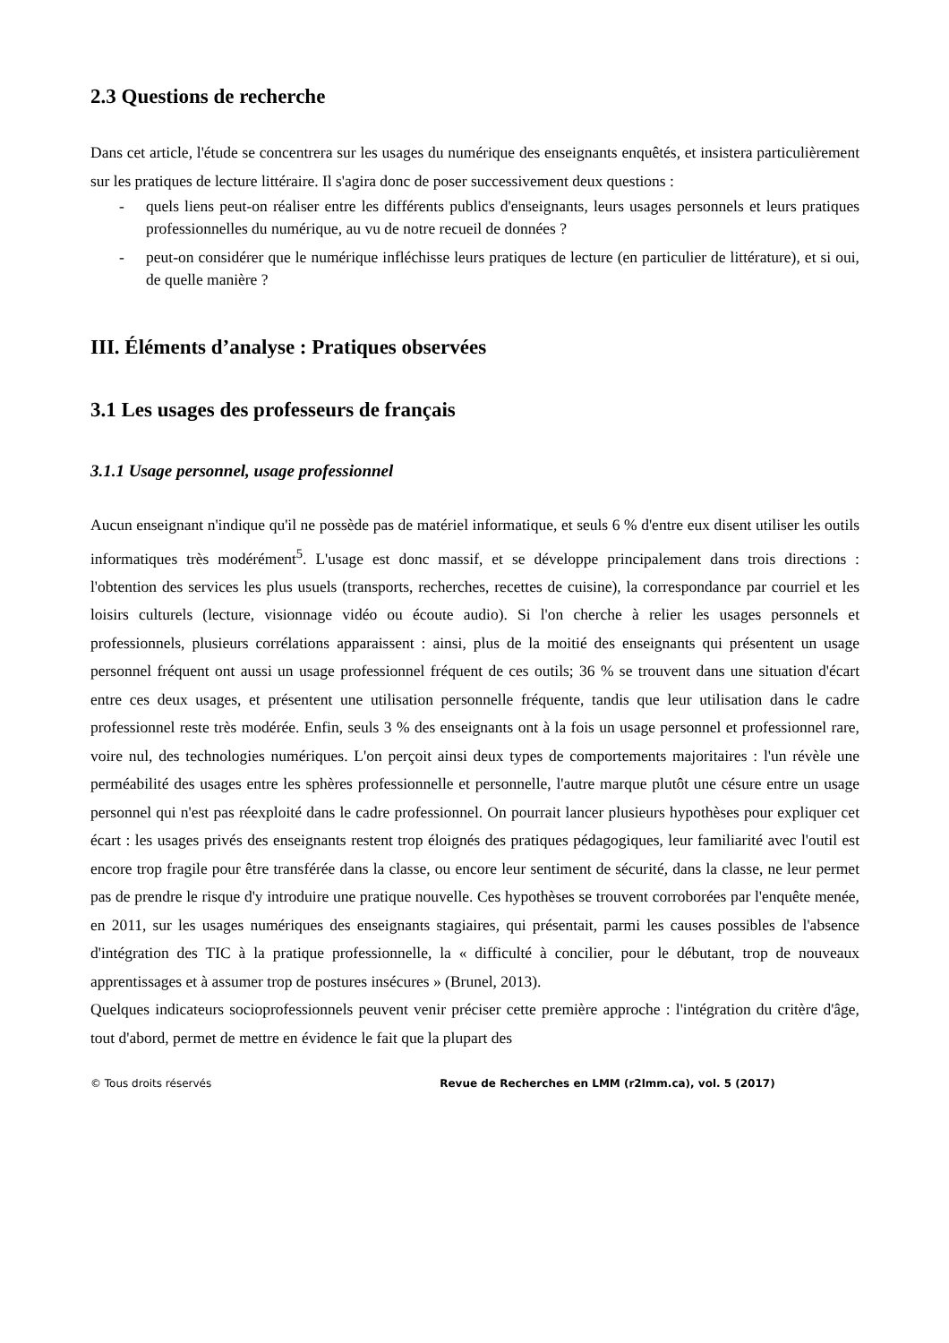2.3 Questions de recherche
Dans cet article, l'étude se concentrera sur les usages du numérique des enseignants enquêtés, et insistera particulièrement sur les pratiques de lecture littéraire. Il s'agira donc de poser successivement deux questions :
- quels liens peut-on réaliser entre les différents publics d'enseignants, leurs usages personnels et leurs pratiques professionnelles du numérique, au vu de notre recueil de données ?
- peut-on considérer que le numérique infléchisse leurs pratiques de lecture (en particulier de littérature), et si oui, de quelle manière ?
III. Éléments d’analyse : Pratiques observées
3.1 Les usages des professeurs de français
3.1.1 Usage personnel, usage professionnel
Aucun enseignant n'indique qu'il ne possède pas de matériel informatique, et seuls 6 % d'entre eux disent utiliser les outils informatiques très modérément<sup>5</sup>. L'usage est donc massif, et se développe principalement dans trois directions : l'obtention des services les plus usuels (transports, recherches, recettes de cuisine), la correspondance par courriel et les loisirs culturels (lecture, visionnage vidéo ou écoute audio). Si l'on cherche à relier les usages personnels et professionnels, plusieurs corrélations apparaissent : ainsi, plus de la moitié des enseignants qui présentent un usage personnel fréquent ont aussi un usage professionnel fréquent de ces outils; 36 % se trouvent dans une situation d'écart entre ces deux usages, et présentent une utilisation personnelle fréquente, tandis que leur utilisation dans le cadre professionnel reste très modérée. Enfin, seuls 3 % des enseignants ont à la fois un usage personnel et professionnel rare, voire nul, des technologies numériques. L'on perçoit ainsi deux types de comportements majoritaires : l'un révèle une perméabilité des usages entre les sphères professionnelle et personnelle, l'autre marque plutôt une césure entre un usage personnel qui n'est pas réexploité dans le cadre professionnel. On pourrait lancer plusieurs hypothèses pour expliquer cet écart : les usages privés des enseignants restent trop éloignés des pratiques pédagogiques, leur familiarité avec l'outil est encore trop fragile pour être transférée dans la classe, ou encore leur sentiment de sécurité, dans la classe, ne leur permet pas de prendre le risque d'y introduire une pratique nouvelle. Ces hypothèses se trouvent corroborées par l'enquête menée, en 2011, sur les usages numériques des enseignants stagiaires, qui présentait, parmi les causes possibles de l'absence d'intégration des TIC à la pratique professionnelle, la « difficulté à concilier, pour le débutant, trop de nouveaux apprentissages et à assumer trop de postures insécures » (Brunel, 2013).
Quelques indicateurs socioprofessionnels peuvent venir préciser cette première approche : l'intégration du critère d'âge, tout d'abord, permet de mettre en évidence le fait que la plupart des
© Tous droits réservés Revue de Recherches en LMM (r2lmm.ca), vol. 5 (2017)